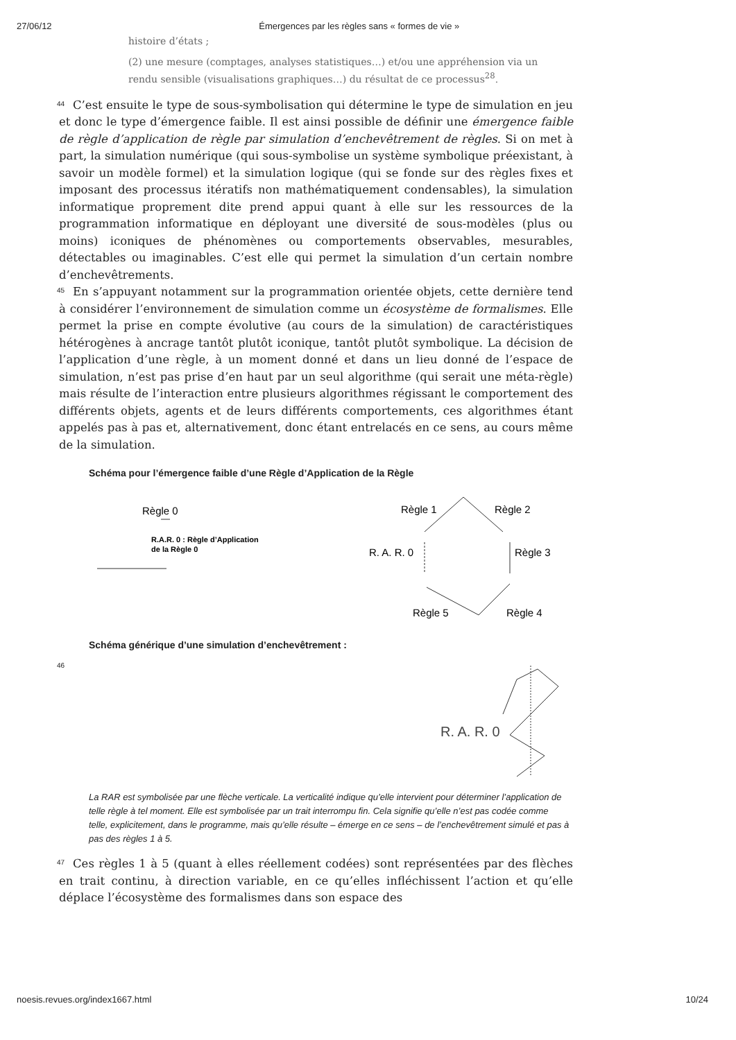27/06/12 Émergences par les règles sans « formes de vie »
histoire d’états ;
(2) une mesure (comptages, analyses statistiques…) et/ou une appréhension via un rendu sensible (visualisations graphiques…) du résultat de ce processus<sup>28</sup>.
44
C’est ensuite le type de sous-symbolisation qui détermine le type de simulation en jeu et donc le type d’émergence faible. Il est ainsi possible de définir une émergence faible de règle d’application de règle par simulation d’enchevêtrement de règles. Si on met à part, la simulation numérique (qui sous-symbolise un système symbolique préexistant, à savoir un modèle formel) et la simulation logique (qui se fonde sur des règles fixes et imposant des processus itératifs non mathématiquement condensables), la simulation informatique proprement dite prend appui quant à elle sur les ressources de la programmation informatique en déployant une diversité de sous-modèles (plus ou moins) iconiques de phénomènes ou comportements observables, mesurables, détectables ou imaginables. C’est elle qui permet la simulation d’un certain nombre d’enchevêtrements.
45
En s’appuyant notamment sur la programmation orientée objets, cette dernière tend à considérer l’environnement de simulation comme un écosystème de formalismes. Elle permet la prise en compte évolutive (au cours de la simulation) de caractéristiques hétérogènes à ancrage tantôt plutôt iconique, tantôt plutôt symbolique. La décision de l’application d’une règle, à un moment donné et dans un lieu donné de l’espace de simulation, n’est pas prise d’en haut par un seul algorithme (qui serait une méta-règle) mais résulte de l’interaction entre plusieurs algorithmes régissant le comportement des différents objets, agents et de leurs différents comportements, ces algorithmes étant appelés pas à pas et, alternativement, donc étant entrelacés en ce sens, au cours même de la simulation.
Schéma pour l’émergence faible d’une Règle d’Application de la Règle
Règle 0
R.A.R. 0 : Règle d’Application
de la Règle 0
Règle 1
Règle 2
R. A. R. 0
Règle 3
Règle 5
Règle 4
Schéma générique d’une simulation d’enchevêtrement :
46
R. A. R. 0
La RAR est symbolisée par une flèche verticale. La verticalité indique qu’elle intervient pour déterminer l’application de telle règle à tel moment. Elle est symbolisée par un trait interrompu fin. Cela signifie qu’elle n’est pas codée comme telle, explicitement, dans le programme, mais qu’elle résulte – émerge en ce sens – de l’enchevêtrement simulé et pas à pas des règles 1 à 5.
47
Ces règles 1 à 5 (quant à elles réellement codées) sont représentées par des flèches en trait continu, à direction variable, en ce qu’elles infléchissent l’action et qu’elle déplace l’écosystème des formalismes dans son espace des
noesis.revues.org/index1667.html 10/24